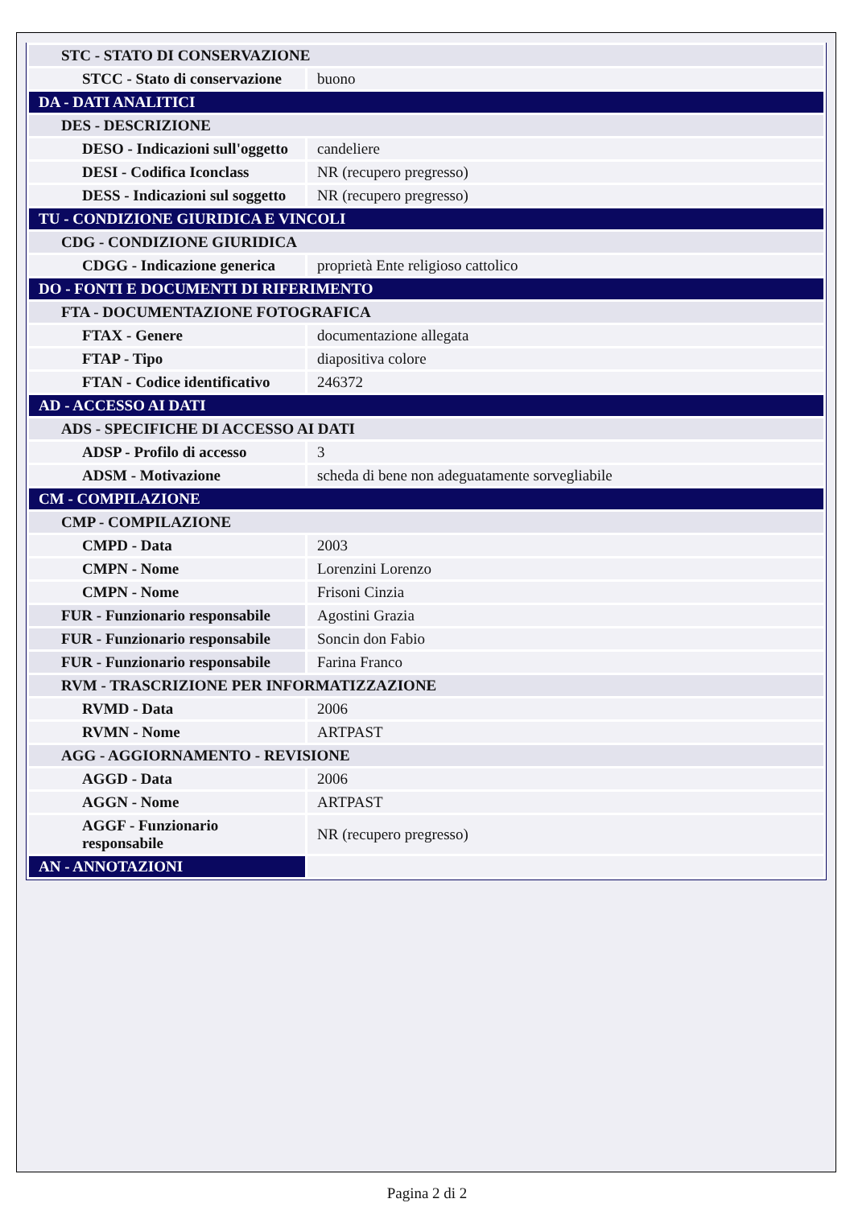| STC - STATO DI CONSERVAZIONE | |
| STCC - Stato di conservazione | buono |
| DA - DATI ANALITICI | |
| DES - DESCRIZIONE | |
| DESO - Indicazioni sull'oggetto | candeliere |
| DESI - Codifica Iconclass | NR (recupero pregresso) |
| DESS - Indicazioni sul soggetto | NR (recupero pregresso) |
| TU - CONDIZIONE GIURIDICA E VINCOLI | |
| CDG - CONDIZIONE GIURIDICA | |
| CDGG - Indicazione generica | proprietà Ente religioso cattolico |
| DO - FONTI E DOCUMENTI DI RIFERIMENTO | |
| FTA - DOCUMENTAZIONE FOTOGRAFICA | |
| FTAX - Genere | documentazione allegata |
| FTAP - Tipo | diapositiva colore |
| FTAN - Codice identificativo | 246372 |
| AD - ACCESSO AI DATI | |
| ADS - SPECIFICHE DI ACCESSO AI DATI | |
| ADSP - Profilo di accesso | 3 |
| ADSM - Motivazione | scheda di bene non adeguatamente sorvegliabile |
| CM - COMPILAZIONE | |
| CMP - COMPILAZIONE | |
| CMPD - Data | 2003 |
| CMPN - Nome | Lorenzini Lorenzo |
| CMPN - Nome | Frisoni Cinzia |
| FUR - Funzionario responsabile | Agostini Grazia |
| FUR - Funzionario responsabile | Soncin don Fabio |
| FUR - Funzionario responsabile | Farina Franco |
| RVM - TRASCRIZIONE PER INFORMATIZZAZIONE | |
| RVMD - Data | 2006 |
| RVMN - Nome | ARTPAST |
| AGG - AGGIORNAMENTO - REVISIONE | |
| AGGD - Data | 2006 |
| AGGN - Nome | ARTPAST |
| AGGF - Funzionario responsabile | NR (recupero pregresso) |
| AN - ANNOTAZIONI | |
Pagina 2 di 2